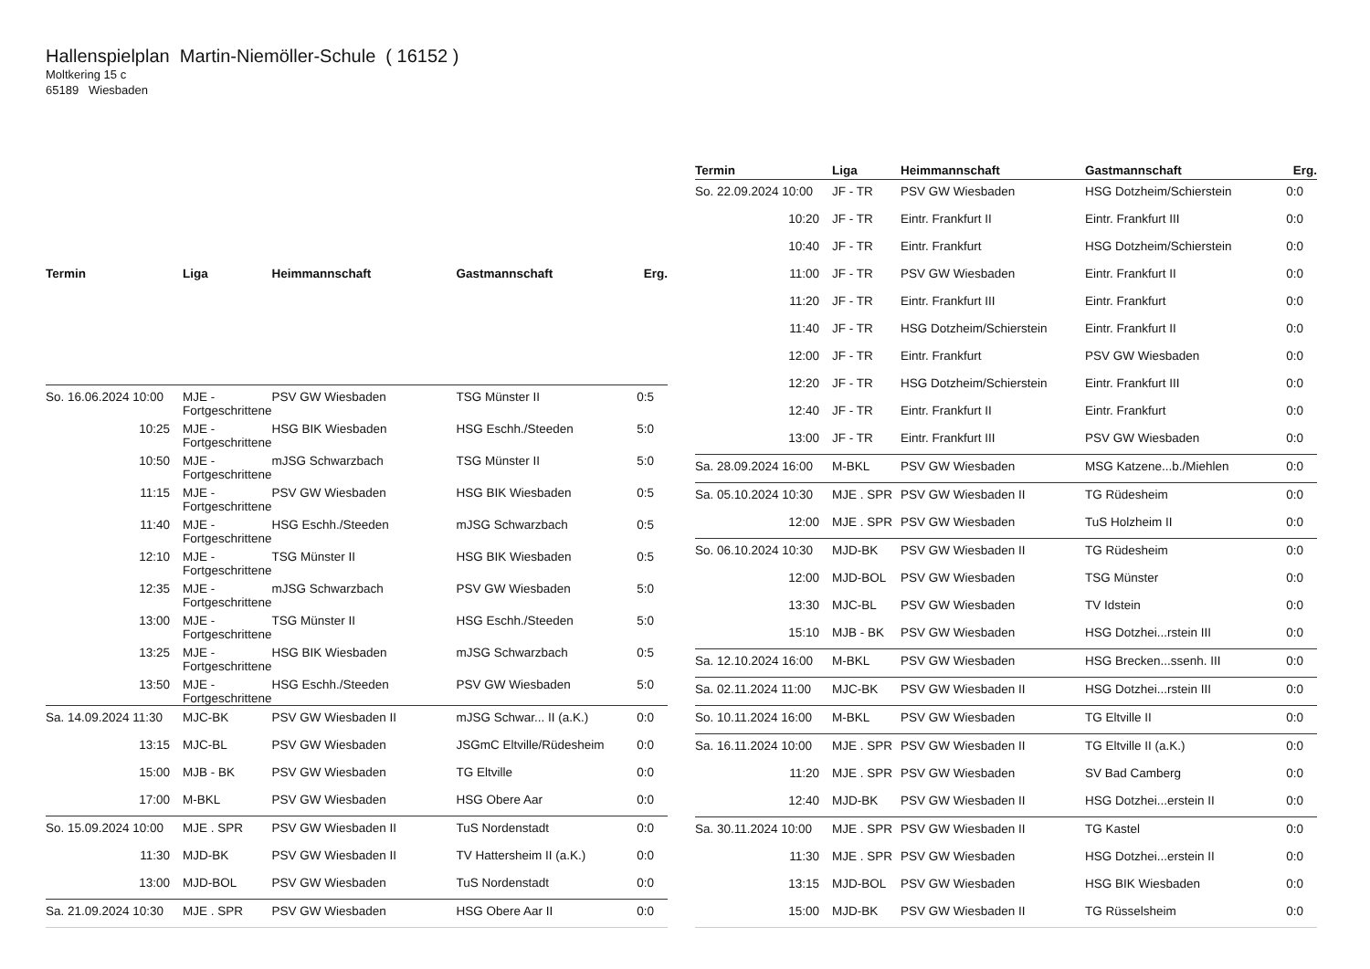Hallenspielplan Martin-Niemöller-Schule ( 16152 )
Moltkering 15 c
65189 Wiesbaden
| Termin | Liga | Heimmannschaft | Gastmannschaft | Erg. |
| --- | --- | --- | --- | --- |
| So. 16.06.2024 10:00 | MJE - Fortgeschrittene | PSV GW Wiesbaden | TSG Münster II | 0:5 |
| 10:25 | MJE - Fortgeschrittene | HSG BIK Wiesbaden | HSG Eschh./Steeden | 5:0 |
| 10:50 | MJE - Fortgeschrittene | mJSG Schwarzbach | TSG Münster II | 5:0 |
| 11:15 | MJE - Fortgeschrittene | PSV GW Wiesbaden | HSG BIK Wiesbaden | 0:5 |
| 11:40 | MJE - Fortgeschrittene | HSG Eschh./Steeden | mJSG Schwarzbach | 0:5 |
| 12:10 | MJE - Fortgeschrittene | TSG Münster II | HSG BIK Wiesbaden | 0:5 |
| 12:35 | MJE - Fortgeschrittene | mJSG Schwarzbach | PSV GW Wiesbaden | 5:0 |
| 13:00 | MJE - Fortgeschrittene | TSG Münster II | HSG Eschh./Steeden | 5:0 |
| 13:25 | MJE - Fortgeschrittene | HSG BIK Wiesbaden | mJSG Schwarzbach | 0:5 |
| 13:50 | MJE - Fortgeschrittene | HSG Eschh./Steeden | PSV GW Wiesbaden | 5:0 |
| Sa. 14.09.2024 11:30 | MJC-BK | PSV GW Wiesbaden II | mJSG Schwar... II (a.K.) | 0:0 |
| 13:15 | MJC-BL | PSV GW Wiesbaden | JSGmC Eltville/Rüdesheim | 0:0 |
| 15:00 | MJB - BK | PSV GW Wiesbaden | TG Eltville | 0:0 |
| 17:00 | M-BKL | PSV GW Wiesbaden | HSG Obere Aar | 0:0 |
| So. 15.09.2024 10:00 | MJE . SPR | PSV GW Wiesbaden II | TuS Nordenstadt | 0:0 |
| 11:30 | MJD-BK | PSV GW Wiesbaden II | TV Hattersheim II (a.K.) | 0:0 |
| 13:00 | MJD-BOL | PSV GW Wiesbaden | TuS Nordenstadt | 0:0 |
| Sa. 21.09.2024 10:30 | MJE . SPR | PSV GW Wiesbaden | HSG Obere Aar II | 0:0 |
| Termin | Liga | Heimmannschaft | Gastmannschaft | Erg. |
| --- | --- | --- | --- | --- |
| So. 22.09.2024 10:00 | JF - TR | PSV GW Wiesbaden | HSG Dotzheim/Schierstein | 0:0 |
| 10:20 | JF - TR | Eintr. Frankfurt II | Eintr. Frankfurt III | 0:0 |
| 10:40 | JF - TR | Eintr. Frankfurt | HSG Dotzheim/Schierstein | 0:0 |
| 11:00 | JF - TR | PSV GW Wiesbaden | Eintr. Frankfurt II | 0:0 |
| 11:20 | JF - TR | Eintr. Frankfurt III | Eintr. Frankfurt | 0:0 |
| 11:40 | JF - TR | HSG Dotzheim/Schierstein | Eintr. Frankfurt II | 0:0 |
| 12:00 | JF - TR | Eintr. Frankfurt | PSV GW Wiesbaden | 0:0 |
| 12:20 | JF - TR | HSG Dotzheim/Schierstein | Eintr. Frankfurt III | 0:0 |
| 12:40 | JF - TR | Eintr. Frankfurt II | Eintr. Frankfurt | 0:0 |
| 13:00 | JF - TR | Eintr. Frankfurt III | PSV GW Wiesbaden | 0:0 |
| Sa. 28.09.2024 16:00 | M-BKL | PSV GW Wiesbaden | MSG Katzene...b./Miehlen | 0:0 |
| Sa. 05.10.2024 10:30 | MJE . SPR | PSV GW Wiesbaden II | TG Rüdesheim | 0:0 |
| 12:00 | MJE . SPR | PSV GW Wiesbaden | TuS Holzheim II | 0:0 |
| So. 06.10.2024 10:30 | MJD-BK | PSV GW Wiesbaden II | TG Rüdesheim | 0:0 |
| 12:00 | MJD-BOL | PSV GW Wiesbaden | TSG Münster | 0:0 |
| 13:30 | MJC-BL | PSV GW Wiesbaden | TV Idstein | 0:0 |
| 15:10 | MJB - BK | PSV GW Wiesbaden | HSG Dotzhei...rstein III | 0:0 |
| Sa. 12.10.2024 16:00 | M-BKL | PSV GW Wiesbaden | HSG Brecken...ssenh. III | 0:0 |
| Sa. 02.11.2024 11:00 | MJC-BK | PSV GW Wiesbaden II | HSG Dotzhei...rstein III | 0:0 |
| So. 10.11.2024 16:00 | M-BKL | PSV GW Wiesbaden | TG Eltville II | 0:0 |
| Sa. 16.11.2024 10:00 | MJE . SPR | PSV GW Wiesbaden II | TG Eltville II (a.K.) | 0:0 |
| 11:20 | MJE . SPR | PSV GW Wiesbaden | SV Bad Camberg | 0:0 |
| 12:40 | MJD-BK | PSV GW Wiesbaden II | HSG Dotzhei...erstein II | 0:0 |
| Sa. 30.11.2024 10:00 | MJE . SPR | PSV GW Wiesbaden II | TG Kastel | 0:0 |
| 11:30 | MJE . SPR | PSV GW Wiesbaden | HSG Dotzhei...erstein II | 0:0 |
| 13:15 | MJD-BOL | PSV GW Wiesbaden | HSG BIK Wiesbaden | 0:0 |
| 15:00 | MJD-BK | PSV GW Wiesbaden II | TG Rüsselsheim | 0:0 |